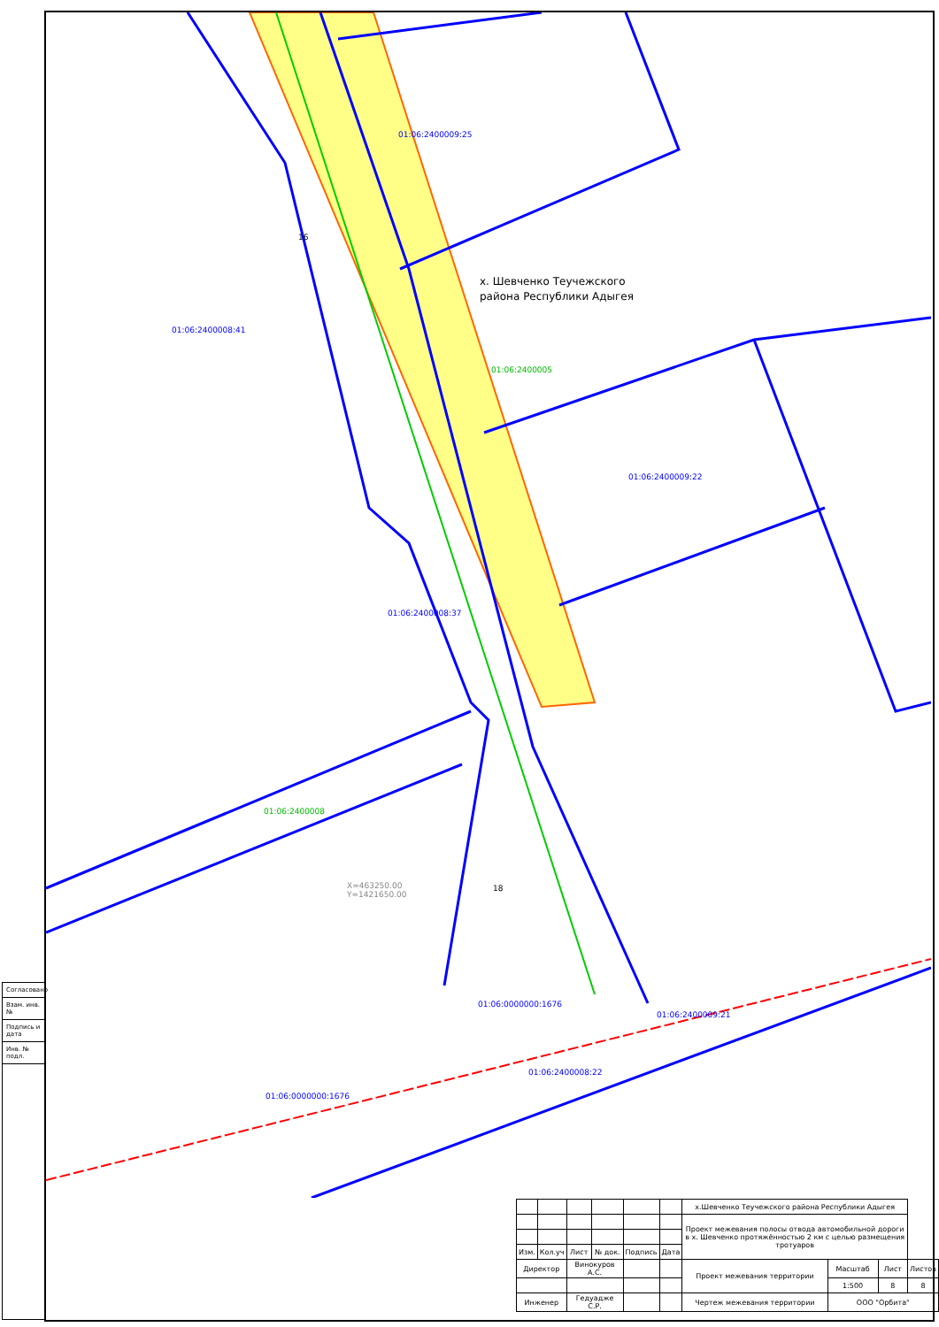01:06:2400009:25
01:06:2400008:41
01:06:2400005
01:06:2400009:22
01:06:2400008:37
01:06:2400008
01:06:0000000:1676
01:06:2400009:21
01:06:2400008:22
01:06:0000000:1676
16
18
X=463250.00
Y=1421650.00
х. Шевченко Теучежского
района Республики Адыгея
Согласовано
Взам. инв. №
Подпись и дата
Инв. № подл.
| | | | | | | х.Шевченко Теучежского района Республики Адыгея | | | |
| | | | | | | Проект межевания полосы отвода автомобильной дороги в х. Шевченко протяжённостью 2 км с целью размещения тротуаров | | | |
| Изм. | Кол.уч | Лист | № док. | Подпись | Дата | | | | |
| Директор | | Винокуров А.С. | | | | Проект межевания территории | Масштаб | Лист | Листов |
| | | | | | | | 1:500 | 8 | 8 |
| Инженер | | Гедуадже С.Р. | | | | Чертеж межевания территории | ООО "Орбита" | | |